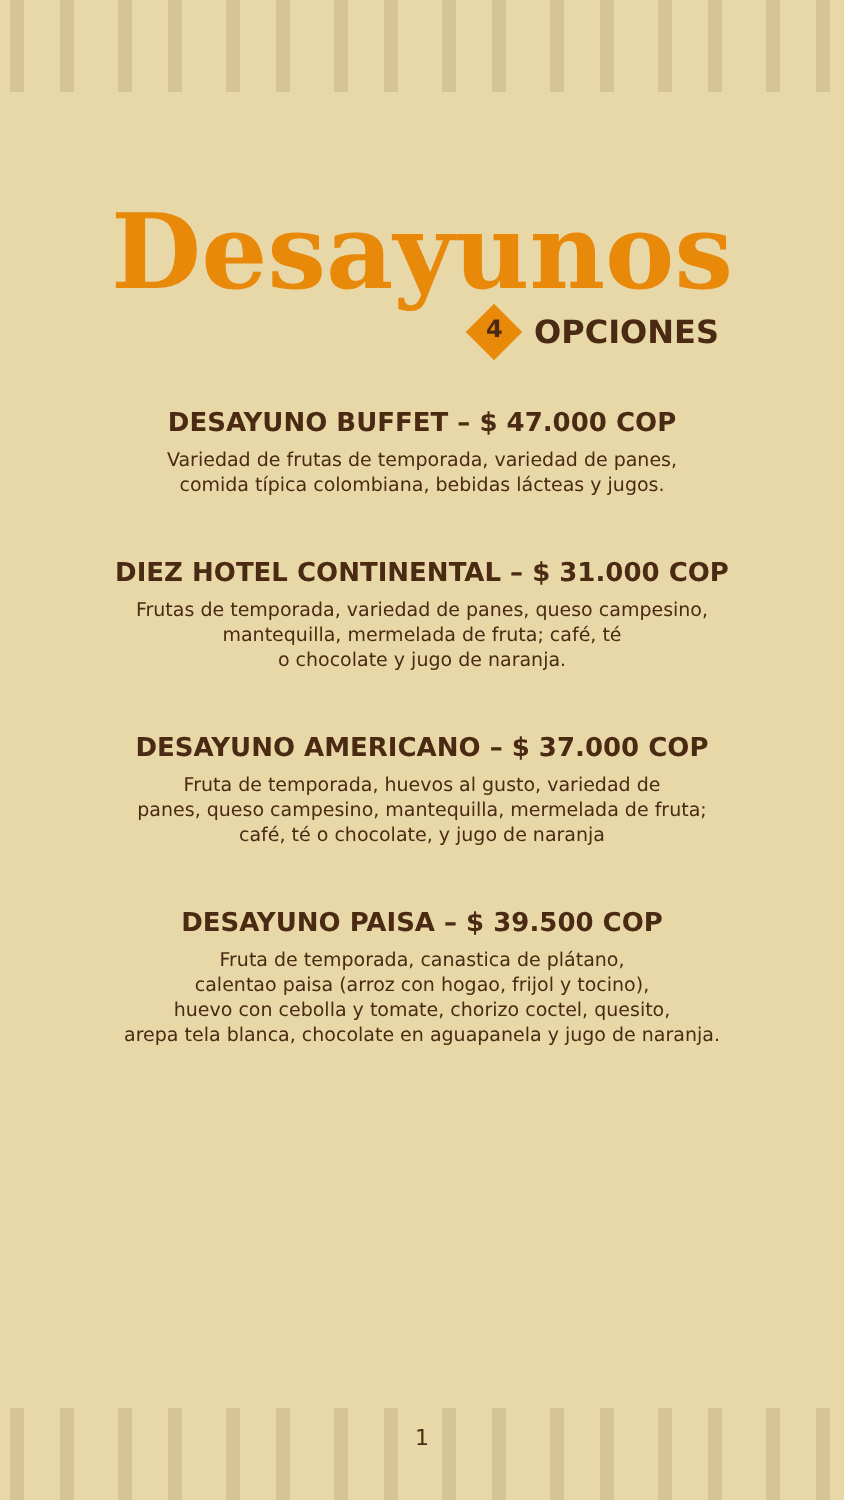Desayunos
4 OPCIONES
DESAYUNO BUFFET – $ 47.000 COP
Variedad de frutas de temporada, variedad de panes,
comida típica colombiana, bebidas lácteas y jugos.
DIEZ HOTEL CONTINENTAL – $ 31.000 COP
Frutas de temporada, variedad de panes, queso campesino,
mantequilla, mermelada de fruta; café, té
o chocolate y jugo de naranja.
DESAYUNO AMERICANO – $ 37.000 COP
Fruta de temporada, huevos al gusto, variedad de
panes, queso campesino, mantequilla, mermelada de fruta;
café, té o chocolate, y jugo de naranja
DESAYUNO PAISA – $ 39.500 COP
Fruta de temporada, canastica de plátano,
calentao paisa (arroz con hogao, frijol y tocino),
huevo con cebolla y tomate, chorizo coctel, quesito,
arepa tela blanca, chocolate en aguapanela y jugo de naranja.
1